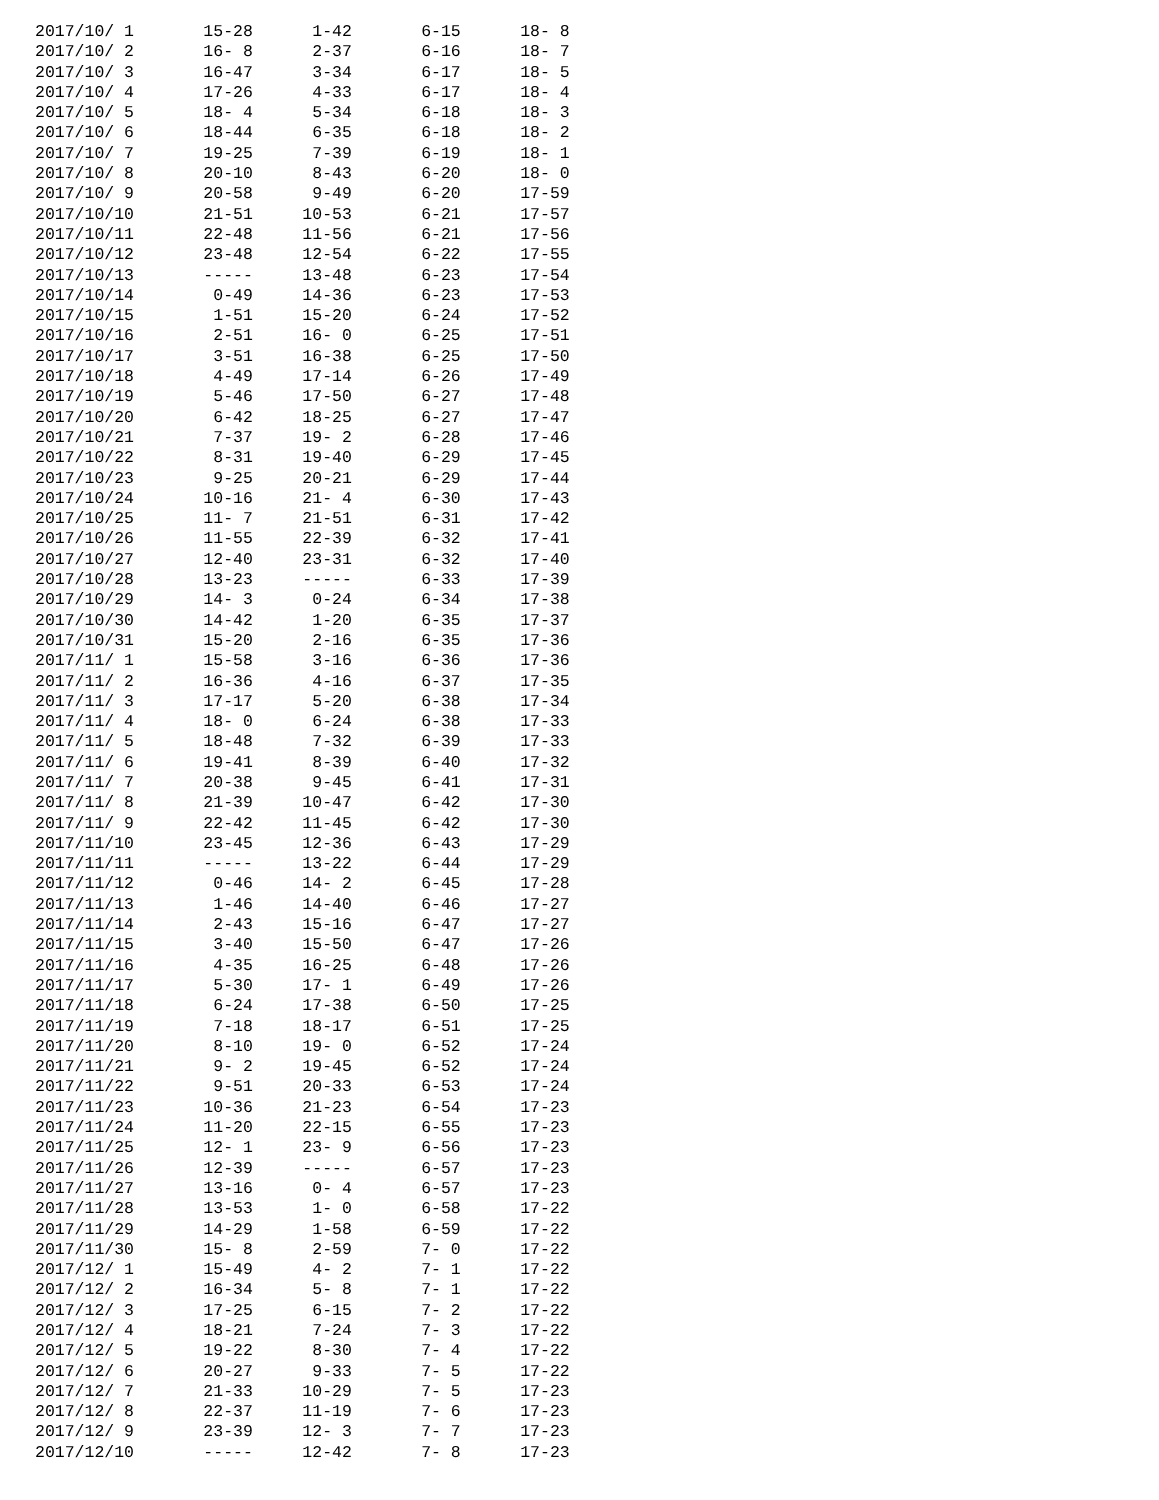2017/10/ 1       15-28      1-42       6-15      18- 8
2017/10/ 2       16- 8      2-37       6-16      18- 7
2017/10/ 3       16-47      3-34       6-17      18- 5
2017/10/ 4       17-26      4-33       6-17      18- 4
2017/10/ 5       18- 4      5-34       6-18      18- 3
2017/10/ 6       18-44      6-35       6-18      18- 2
2017/10/ 7       19-25      7-39       6-19      18- 1
2017/10/ 8       20-10      8-43       6-20      18- 0
2017/10/ 9       20-58      9-49       6-20      17-59
2017/10/10       21-51     10-53       6-21      17-57
2017/10/11       22-48     11-56       6-21      17-56
2017/10/12       23-48     12-54       6-22      17-55
2017/10/13       -----     13-48       6-23      17-54
2017/10/14        0-49     14-36       6-23      17-53
2017/10/15        1-51     15-20       6-24      17-52
2017/10/16        2-51     16- 0       6-25      17-51
2017/10/17        3-51     16-38       6-25      17-50
2017/10/18        4-49     17-14       6-26      17-49
2017/10/19        5-46     17-50       6-27      17-48
2017/10/20        6-42     18-25       6-27      17-47
2017/10/21        7-37     19- 2       6-28      17-46
2017/10/22        8-31     19-40       6-29      17-45
2017/10/23        9-25     20-21       6-29      17-44
2017/10/24       10-16     21- 4       6-30      17-43
2017/10/25       11- 7     21-51       6-31      17-42
2017/10/26       11-55     22-39       6-32      17-41
2017/10/27       12-40     23-31       6-32      17-40
2017/10/28       13-23     -----       6-33      17-39
2017/10/29       14- 3      0-24       6-34      17-38
2017/10/30       14-42      1-20       6-35      17-37
2017/10/31       15-20      2-16       6-35      17-36
2017/11/ 1       15-58      3-16       6-36      17-36
2017/11/ 2       16-36      4-16       6-37      17-35
2017/11/ 3       17-17      5-20       6-38      17-34
2017/11/ 4       18- 0      6-24       6-38      17-33
2017/11/ 5       18-48      7-32       6-39      17-33
2017/11/ 6       19-41      8-39       6-40      17-32
2017/11/ 7       20-38      9-45       6-41      17-31
2017/11/ 8       21-39     10-47       6-42      17-30
2017/11/ 9       22-42     11-45       6-42      17-30
2017/11/10       23-45     12-36       6-43      17-29
2017/11/11       -----     13-22       6-44      17-29
2017/11/12        0-46     14- 2       6-45      17-28
2017/11/13        1-46     14-40       6-46      17-27
2017/11/14        2-43     15-16       6-47      17-27
2017/11/15        3-40     15-50       6-47      17-26
2017/11/16        4-35     16-25       6-48      17-26
2017/11/17        5-30     17- 1       6-49      17-26
2017/11/18        6-24     17-38       6-50      17-25
2017/11/19        7-18     18-17       6-51      17-25
2017/11/20        8-10     19- 0       6-52      17-24
2017/11/21        9- 2     19-45       6-52      17-24
2017/11/22        9-51     20-33       6-53      17-24
2017/11/23       10-36     21-23       6-54      17-23
2017/11/24       11-20     22-15       6-55      17-23
2017/11/25       12- 1     23- 9       6-56      17-23
2017/11/26       12-39     -----       6-57      17-23
2017/11/27       13-16      0- 4       6-57      17-23
2017/11/28       13-53      1- 0       6-58      17-22
2017/11/29       14-29      1-58       6-59      17-22
2017/11/30       15- 8      2-59       7- 0      17-22
2017/12/ 1       15-49      4- 2       7- 1      17-22
2017/12/ 2       16-34      5- 8       7- 1      17-22
2017/12/ 3       17-25      6-15       7- 2      17-22
2017/12/ 4       18-21      7-24       7- 3      17-22
2017/12/ 5       19-22      8-30       7- 4      17-22
2017/12/ 6       20-27      9-33       7- 5      17-22
2017/12/ 7       21-33     10-29       7- 5      17-23
2017/12/ 8       22-37     11-19       7- 6      17-23
2017/12/ 9       23-39     12- 3       7- 7      17-23
2017/12/10       -----     12-42       7- 8      17-23